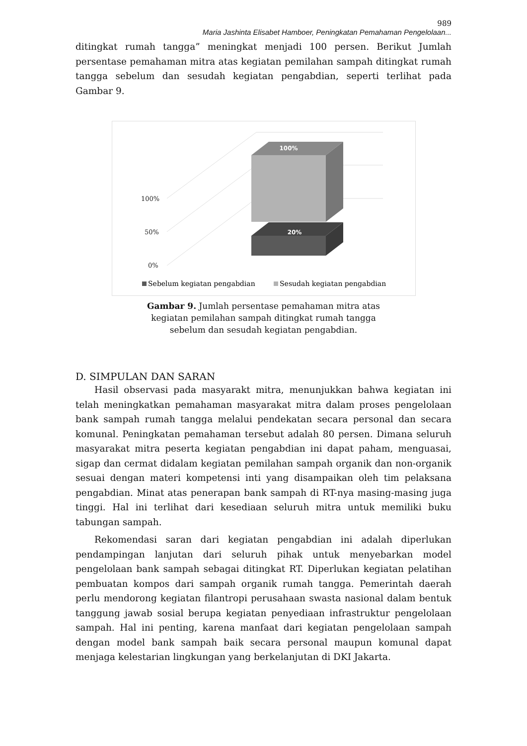989
Maria Jashinta Elisabet Hamboer, Peningkatan Pemahaman Pengelolaan...
ditingkat rumah tangga” meningkat menjadi 100 persen. Berikut Jumlah persentase pemahaman mitra atas kegiatan pemilahan sampah ditingkat rumah tangga sebelum dan sesudah kegiatan pengabdian, seperti terlihat pada Gambar 9.
100%
50%
0%
20%
100%
Sebelum kegiatan pengabdian
Sesudah kegiatan pengabdian
Gambar 9. Jumlah persentase pemahaman mitra atas
kegiatan pemilahan sampah ditingkat rumah tangga
sebelum dan sesudah kegiatan pengabdian.
D. SIMPULAN DAN SARAN
Hasil observasi pada masyarakt mitra, menunjukkan bahwa kegiatan ini telah meningkatkan pemahaman masyarakat mitra dalam proses pengelolaan bank sampah rumah tangga melalui pendekatan secara personal dan secara komunal. Peningkatan pemahaman tersebut adalah 80 persen. Dimana seluruh masyarakat mitra peserta kegiatan pengabdian ini dapat paham, menguasai, sigap dan cermat didalam kegiatan pemilahan sampah organik dan non-organik sesuai dengan materi kompetensi inti yang disampaikan oleh tim pelaksana pengabdian. Minat atas penerapan bank sampah di RT-nya masing-masing juga tinggi. Hal ini terlihat dari kesediaan seluruh mitra untuk memiliki buku tabungan sampah.
Rekomendasi saran dari kegiatan pengabdian ini adalah diperlukan pendampingan lanjutan dari seluruh pihak untuk menyebarkan model pengelolaan bank sampah sebagai ditingkat RT. Diperlukan kegiatan pelatihan pembuatan kompos dari sampah organik rumah tangga. Pemerintah daerah perlu mendorong kegiatan filantropi perusahaan swasta nasional dalam bentuk tanggung jawab sosial berupa kegiatan penyediaan infrastruktur pengelolaan sampah. Hal ini penting, karena manfaat dari kegiatan pengelolaan sampah dengan model bank sampah baik secara personal maupun komunal dapat menjaga kelestarian lingkungan yang berkelanjutan di DKI Jakarta.